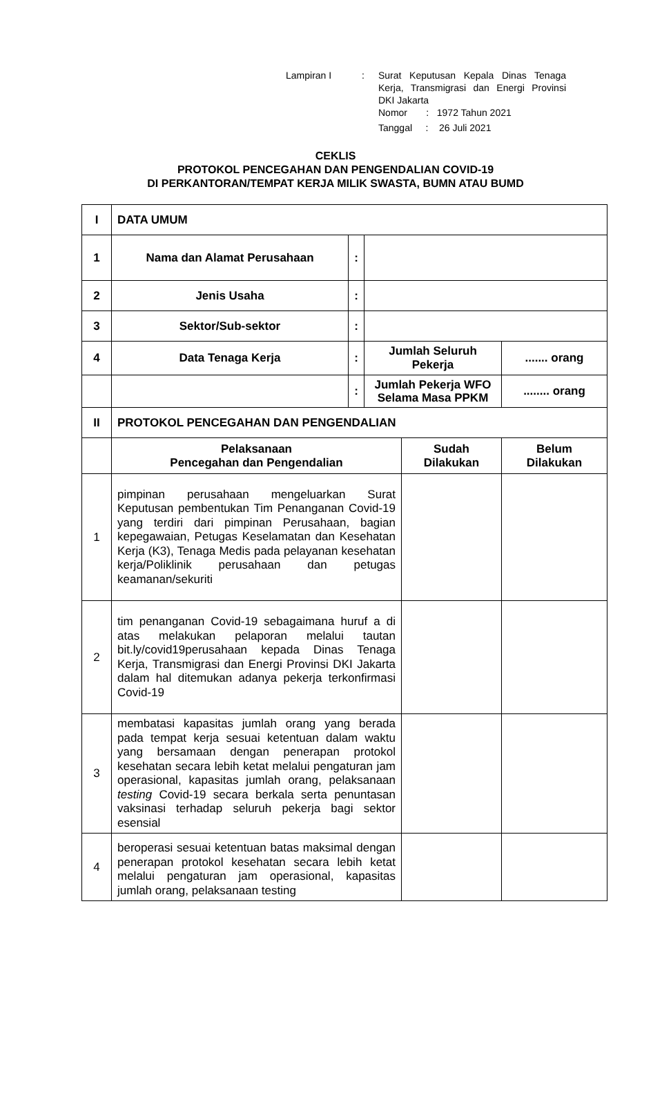| Lampiran I | : | Surat Keputusan Kepala Dinas Tenaga Kerja, Transmigrasi dan Energi Provinsi DKI Jakarta |
| | | Nomor : 1972 Tahun 2021 |
| | | Tanggal : 26 Juli 2021 |
CEKLIS
PROTOKOL PENCEGAHAN DAN PENGENDALIAN COVID-19
DI PERKANTORAN/TEMPAT KERJA MILIK SWASTA, BUMN ATAU BUMD
| I | DATA UMUM | | | | |
| 1 | Nama dan Alamat Perusahaan | : | | | |
| 2 | Jenis Usaha | : | | | |
| 3 | Sektor/Sub-sektor | : | | | |
| 4 | Data Tenaga Kerja | : | Jumlah Seluruh Pekerja | | ....... orang |
| | | : | Jumlah Pekerja WFO Selama Masa PPKM | | ........ orang |
| II | PROTOKOL PENCEGAHAN DAN PENGENDALIAN | | | | |
| | Pelaksanaan Pencegahan dan Pengendalian | | | Sudah Dilakukan | Belum Dilakukan |
| 1 | pimpinan perusahaan mengeluarkan Surat Keputusan pembentukan Tim Penanganan Covid-19 yang terdiri dari pimpinan Perusahaan, bagian kepegawaian, Petugas Keselamatan dan Kesehatan Kerja (K3), Tenaga Medis pada pelayanan kesehatan kerja/Poliklinik perusahaan dan petugas keamanan/sekuriti | | | | |
| 2 | tim penanganan Covid-19 sebagaimana huruf a di atas melakukan pelaporan melalui tautan bit.ly/covid19perusahaan kepada Dinas Tenaga Kerja, Transmigrasi dan Energi Provinsi DKI Jakarta dalam hal ditemukan adanya pekerja terkonfirmasi Covid-19 | | | | |
| 3 | membatasi kapasitas jumlah orang yang berada pada tempat kerja sesuai ketentuan dalam waktu yang bersamaan dengan penerapan protokol kesehatan secara lebih ketat melalui pengaturan jam operasional, kapasitas jumlah orang, pelaksanaan testing Covid-19 secara berkala serta penuntasan vaksinasi terhadap seluruh pekerja bagi sektor esensial | | | | |
| 4 | beroperasi sesuai ketentuan batas maksimal dengan penerapan protokol kesehatan secara lebih ketat melalui pengaturan jam operasional, kapasitas jumlah orang, pelaksanaan testing | | | | |